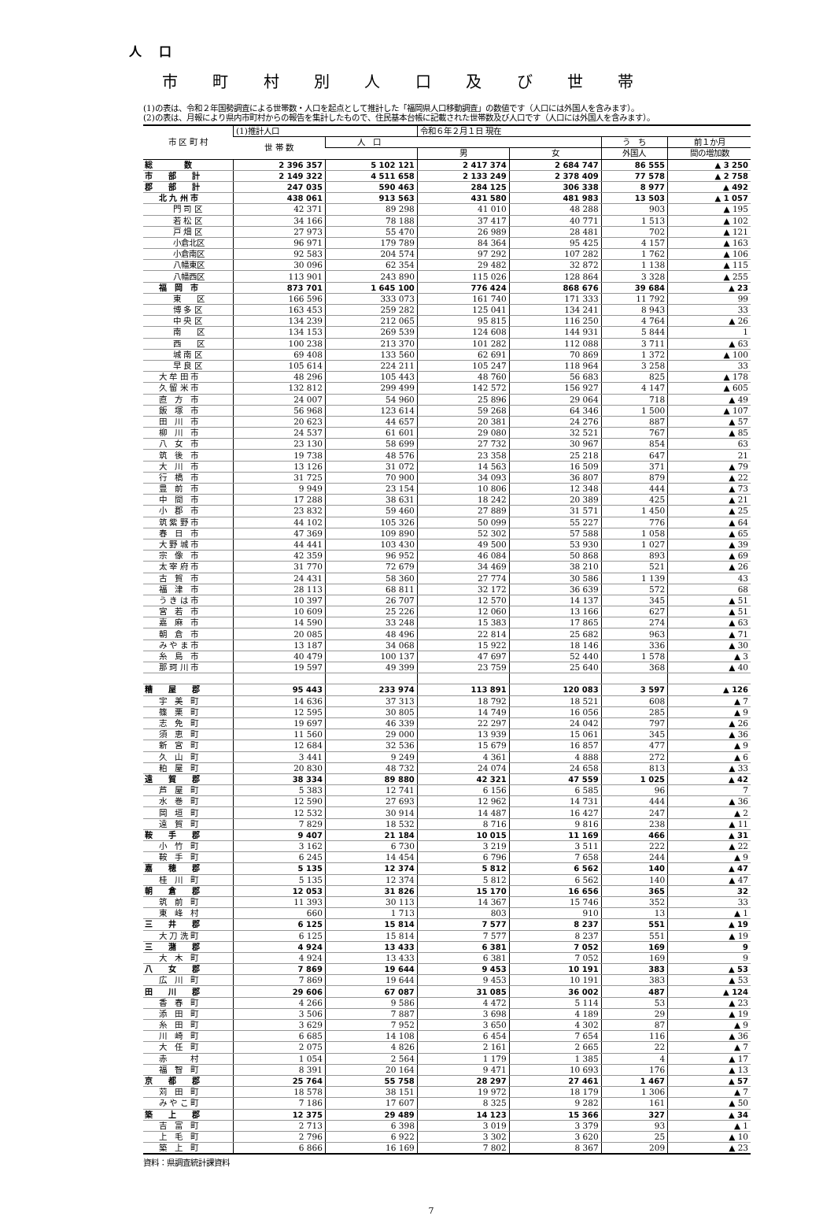人 口
市 町 村 別 人 口 及 び 世 帯
(1)の表は、令和２年国勢調査による世帯数・人口を起点として推計した「福岡県人口移動調査」の数値です（人口には外国人を含みます）。
(2)の表は、月報により県内市町村からの報告を集計したもので、住民基本台帳に記載された世帯数及び人口です（人口には外国人を含みます）。
| 市 区 町 村 | (1)推計人口 | | 令和６年２月１日 現在 | | | |
| --- | --- | --- | --- | --- | --- | --- |
| | 世 帯 数 | 人 口 | | | う ち | 前１か月 |
| | | | 男 | 女 | 外国人 | 間の増加数 |
| 総 数 | 2 396 357 | 5 102 121 | 2 417 374 | 2 684 747 | 86 555 | ▲ 3 250 |
| 市 部 計 | 2 149 322 | 4 511 658 | 2 133 249 | 2 378 409 | 77 578 | ▲ 2 758 |
| 郡 部 計 | 247 035 | 590 463 | 284 125 | 306 338 | 8 977 | ▲ 492 |
| 北 九 州 市 | 438 061 | 913 563 | 431 580 | 481 983 | 13 503 | ▲ 1 057 |
| 門 司 区 | 42 371 | 89 298 | 41 010 | 48 288 | 903 | ▲ 195 |
| 若 松 区 | 34 166 | 78 188 | 37 417 | 40 771 | 1 513 | ▲ 102 |
| 戸 畑 区 | 27 973 | 55 470 | 26 989 | 28 481 | 702 | ▲ 121 |
| 小倉北区 | 96 971 | 179 789 | 84 364 | 95 425 | 4 157 | ▲ 163 |
| 小倉南区 | 92 583 | 204 574 | 97 292 | 107 282 | 1 762 | ▲ 106 |
| 八幡東区 | 30 096 | 62 354 | 29 482 | 32 872 | 1 138 | ▲ 115 |
| 八幡西区 | 113 901 | 243 890 | 115 026 | 128 864 | 3 328 | ▲ 255 |
| 福 岡 市 | 873 701 | 1 645 100 | 776 424 | 868 676 | 39 684 | ▲ 23 |
| 東 区 | 166 596 | 333 073 | 161 740 | 171 333 | 11 792 | 99 |
| 博 多 区 | 163 453 | 259 282 | 125 041 | 134 241 | 8 943 | 33 |
| 中 央 区 | 134 239 | 212 065 | 95 815 | 116 250 | 4 764 | ▲ 26 |
| 南 区 | 134 153 | 269 539 | 124 608 | 144 931 | 5 844 | 1 |
| 西 区 | 100 238 | 213 370 | 101 282 | 112 088 | 3 711 | ▲ 63 |
| 城 南 区 | 69 408 | 133 560 | 62 691 | 70 869 | 1 372 | ▲ 100 |
| 早 良 区 | 105 614 | 224 211 | 105 247 | 118 964 | 3 258 | 33 |
| 大 牟 田 市 | 48 296 | 105 443 | 48 760 | 56 683 | 825 | ▲ 178 |
| 久 留 米 市 | 132 812 | 299 499 | 142 572 | 156 927 | 4 147 | ▲ 605 |
| 直 方 市 | 24 007 | 54 960 | 25 896 | 29 064 | 718 | ▲ 49 |
| 飯 塚 市 | 56 968 | 123 614 | 59 268 | 64 346 | 1 500 | ▲ 107 |
| 田 川 市 | 20 623 | 44 657 | 20 381 | 24 276 | 887 | ▲ 57 |
| 柳 川 市 | 24 537 | 61 601 | 29 080 | 32 521 | 767 | ▲ 85 |
| 八 女 市 | 23 130 | 58 699 | 27 732 | 30 967 | 854 | 63 |
| 筑 後 市 | 19 738 | 48 576 | 23 358 | 25 218 | 647 | 21 |
| 大 川 市 | 13 126 | 31 072 | 14 563 | 16 509 | 371 | ▲ 79 |
| 行 橋 市 | 31 725 | 70 900 | 34 093 | 36 807 | 879 | ▲ 22 |
| 豊 前 市 | 9 949 | 23 154 | 10 806 | 12 348 | 444 | ▲ 73 |
| 中 間 市 | 17 288 | 38 631 | 18 242 | 20 389 | 425 | ▲ 21 |
| 小 郡 市 | 23 832 | 59 460 | 27 889 | 31 571 | 1 450 | ▲ 25 |
| 筑 紫 野 市 | 44 102 | 105 326 | 50 099 | 55 227 | 776 | ▲ 64 |
| 春 日 市 | 47 369 | 109 890 | 52 302 | 57 588 | 1 058 | ▲ 65 |
| 大 野 城 市 | 44 441 | 103 430 | 49 500 | 53 930 | 1 027 | ▲ 39 |
| 宗 像 市 | 42 359 | 96 952 | 46 084 | 50 868 | 893 | ▲ 69 |
| 太 宰 府 市 | 31 770 | 72 679 | 34 469 | 38 210 | 521 | ▲ 26 |
| 古 賀 市 | 24 431 | 58 360 | 27 774 | 30 586 | 1 139 | 43 |
| 福 津 市 | 28 113 | 68 811 | 32 172 | 36 639 | 572 | 68 |
| う き は 市 | 10 397 | 26 707 | 12 570 | 14 137 | 345 | ▲ 51 |
| 宮 若 市 | 10 609 | 25 226 | 12 060 | 13 166 | 627 | ▲ 51 |
| 嘉 麻 市 | 14 590 | 33 248 | 15 383 | 17 865 | 274 | ▲ 63 |
| 朝 倉 市 | 20 085 | 48 496 | 22 814 | 25 682 | 963 | ▲ 71 |
| み や ま 市 | 13 187 | 34 068 | 15 922 | 18 146 | 336 | ▲ 30 |
| 糸 島 市 | 40 479 | 100 137 | 47 697 | 52 440 | 1 578 | ▲ 3 |
| 那 珂 川 市 | 19 597 | 49 399 | 23 759 | 25 640 | 368 | ▲ 40 |
| 糟 屋 郡 | 95 443 | 233 974 | 113 891 | 120 083 | 3 597 | ▲ 126 |
| 宇 美 町 | 14 636 | 37 313 | 18 792 | 18 521 | 608 | ▲ 7 |
| 篠 栗 町 | 12 595 | 30 805 | 14 749 | 16 056 | 285 | ▲ 9 |
| 志 免 町 | 19 697 | 46 339 | 22 297 | 24 042 | 797 | ▲ 26 |
| 須 恵 町 | 11 560 | 29 000 | 13 939 | 15 061 | 345 | ▲ 36 |
| 新 宮 町 | 12 684 | 32 536 | 15 679 | 16 857 | 477 | ▲ 9 |
| 久 山 町 | 3 441 | 9 249 | 4 361 | 4 888 | 272 | ▲ 6 |
| 粕 屋 町 | 20 830 | 48 732 | 24 074 | 24 658 | 813 | ▲ 33 |
| 遠 賀 郡 | 38 334 | 89 880 | 42 321 | 47 559 | 1 025 | ▲ 42 |
| 芦 屋 町 | 5 383 | 12 741 | 6 156 | 6 585 | 96 | 7 |
| 水 巻 町 | 12 590 | 27 693 | 12 962 | 14 731 | 444 | ▲ 36 |
| 岡 垣 町 | 12 532 | 30 914 | 14 487 | 16 427 | 247 | ▲ 2 |
| 遠 賀 町 | 7 829 | 18 532 | 8 716 | 9 816 | 238 | ▲ 11 |
| 鞍 手 郡 | 9 407 | 21 184 | 10 015 | 11 169 | 466 | ▲ 31 |
| 小 竹 町 | 3 162 | 6 730 | 3 219 | 3 511 | 222 | ▲ 22 |
| 鞍 手 町 | 6 245 | 14 454 | 6 796 | 7 658 | 244 | ▲ 9 |
| 嘉 穂 郡 | 5 135 | 12 374 | 5 812 | 6 562 | 140 | ▲ 47 |
| 桂 川 町 | 5 135 | 12 374 | 5 812 | 6 562 | 140 | ▲ 47 |
| 朝 倉 郡 | 12 053 | 31 826 | 15 170 | 16 656 | 365 | 32 |
| 筑 前 町 | 11 393 | 30 113 | 14 367 | 15 746 | 352 | 33 |
| 東 峰 村 | 660 | 1 713 | 803 | 910 | 13 | ▲ 1 |
| 三 井 郡 | 6 125 | 15 814 | 7 577 | 8 237 | 551 | ▲ 19 |
| 大 刀 洗 町 | 6 125 | 15 814 | 7 577 | 8 237 | 551 | ▲ 19 |
| 三 潴 郡 | 4 924 | 13 433 | 6 381 | 7 052 | 169 | 9 |
| 大 木 町 | 4 924 | 13 433 | 6 381 | 7 052 | 169 | 9 |
| 八 女 郡 | 7 869 | 19 644 | 9 453 | 10 191 | 383 | ▲ 53 |
| 広 川 町 | 7 869 | 19 644 | 9 453 | 10 191 | 383 | ▲ 53 |
| 田 川 郡 | 29 606 | 67 087 | 31 085 | 36 002 | 487 | ▲ 124 |
| 香 春 町 | 4 266 | 9 586 | 4 472 | 5 114 | 53 | ▲ 23 |
| 添 田 町 | 3 506 | 7 887 | 3 698 | 4 189 | 29 | ▲ 19 |
| 糸 田 町 | 3 629 | 7 952 | 3 650 | 4 302 | 87 | ▲ 9 |
| 川 崎 町 | 6 685 | 14 108 | 6 454 | 7 654 | 116 | ▲ 36 |
| 大 任 町 | 2 075 | 4 826 | 2 161 | 2 665 | 22 | ▲ 7 |
| 赤 村 | 1 054 | 2 564 | 1 179 | 1 385 | 4 | ▲ 17 |
| 福 智 町 | 8 391 | 20 164 | 9 471 | 10 693 | 176 | ▲ 13 |
| 京 都 郡 | 25 764 | 55 758 | 28 297 | 27 461 | 1 467 | ▲ 57 |
| 苅 田 町 | 18 578 | 38 151 | 19 972 | 18 179 | 1 306 | ▲ 7 |
| み や こ 町 | 7 186 | 17 607 | 8 325 | 9 282 | 161 | ▲ 50 |
| 築 上 郡 | 12 375 | 29 489 | 14 123 | 15 366 | 327 | ▲ 34 |
| 吉 富 町 | 2 713 | 6 398 | 3 019 | 3 379 | 93 | ▲ 1 |
| 上 毛 町 | 2 796 | 6 922 | 3 302 | 3 620 | 25 | ▲ 10 |
| 築 上 町 | 6 866 | 16 169 | 7 802 | 8 367 | 209 | ▲ 23 |
資料：県調査統計課資料
7